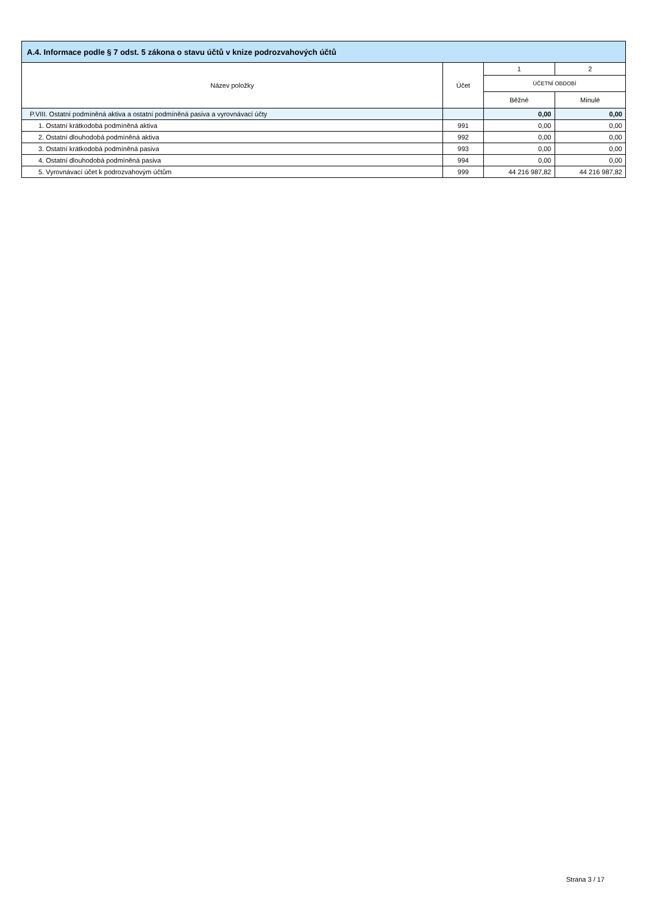| A.4. Informace podle § 7 odst. 5 zákona o stavu účtů v knize podrozvahových účtů | | | |
| --- | --- | --- | --- |
| Název položky | Účet | 1 | 2 |
| | | ÚČETNÍ OBDOBÍ | |
| | | Běžné | Minulé |
| P.VIII. Ostatní podmíněná aktiva a ostatní podmíněná pasiva a vyrovnávací účty | | 0,00 | 0,00 |
| 1. Ostatní krátkodobá podmíněná aktiva | 991 | 0,00 | 0,00 |
| 2. Ostatní dlouhodobá podmíněná aktiva | 992 | 0,00 | 0,00 |
| 3. Ostatní krátkodobá podmíněná pasiva | 993 | 0,00 | 0,00 |
| 4. Ostatní dlouhodobá podmíněná pasiva | 994 | 0,00 | 0,00 |
| 5. Vyrovnávací účet k podrozvahovým účtům | 999 | 44 216 987,82 | 44 216 987,82 |
Strana 3 / 17